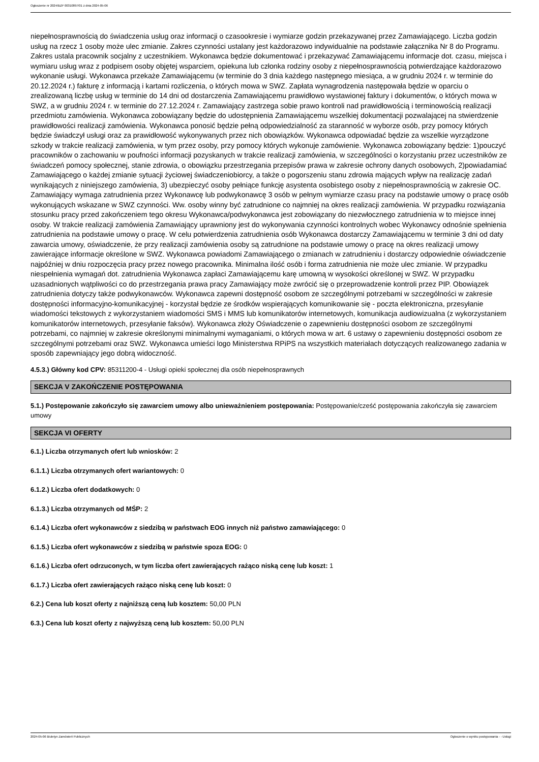Ogłoszenie nr 2024/BZP 00310897/01 z dnia 2024-05-06
niepełnosprawnością do świadczenia usług oraz informacji o czasookresie i wymiarze godzin przekazywanej przez Zamawiającego. Liczba godzin usług na rzecz 1 osoby może ulec zmianie. Zakres czynności ustalany jest każdorazowo indywidualnie na podstawie załącznika Nr 8 do Programu. Zakres ustala pracownik socjalny z uczestnikiem. Wykonawca będzie dokumentować i przekazywać Zamawiającemu informacje dot. czasu, miejsca i wymiaru usług wraz z podpisem osoby objętej wsparciem, opiekuna lub członka rodziny osoby z niepełnosprawnością potwierdzające każdorazowo wykonanie usługi. Wykonawca przekaże Zamawiającemu (w terminie do 3 dnia każdego następnego miesiąca, a w grudniu 2024 r. w terminie do 20.12.2024 r.) fakturę z informacją i kartami rozliczenia, o których mowa w SWZ. Zapłata wynagrodzenia następowała będzie w oparciu o zrealizowaną liczbę usług w terminie do 14 dni od dostarczenia Zamawiającemu prawidłowo wystawionej faktury i dokumentów, o których mowa w SWZ, a w grudniu 2024 r. w terminie do 27.12.2024 r. Zamawiający zastrzega sobie prawo kontroli nad prawidłowością i terminowością realizacji przedmiotu zamówienia. Wykonawca zobowiązany będzie do udostępnienia Zamawiającemu wszelkiej dokumentacji pozwalającej na stwierdzenie prawidłowości realizacji zamówienia. Wykonawca ponosić będzie pełną odpowiedzialność za staranność w wyborze osób, przy pomocy których będzie świadczył usługi oraz za prawidłowość wykonywanych przez nich obowiązków. Wykonawca odpowiadać będzie za wszelkie wyrządzone szkody w trakcie realizacji zamówienia, w tym przez osoby, przy pomocy których wykonuje zamówienie. Wykonawca zobowiązany będzie: 1)pouczyć pracowników o zachowaniu w poufności informacji pozyskanych w trakcie realizacji zamówienia, w szczególności o korzystaniu przez uczestników ze świadczeń pomocy społecznej, stanie zdrowia, o obowiązku przestrzegania przepisów prawa w zakresie ochrony danych osobowych, 2)powiadamiać Zamawiającego o każdej zmianie sytuacji życiowej świadczeniobiorcy, a także o pogorszeniu stanu zdrowia mających wpływ na realizację zadań wynikających z niniejszego zamówienia, 3) ubezpieczyć osoby pełniące funkcję asystenta osobistego osoby z niepełnosprawnością w zakresie OC. Zamawiający wymaga zatrudnienia przez Wykonawcę lub podwykonawcę 3 osób w pełnym wymiarze czasu pracy na podstawie umowy o pracę osób wykonujących wskazane w SWZ czynności. Ww. osoby winny być zatrudnione co najmniej na okres realizacji zamówienia. W przypadku rozwiązania stosunku pracy przed zakończeniem tego okresu Wykonawca/podwykonawca jest zobowiązany do niezwłocznego zatrudnienia w to miejsce innej osoby. W trakcie realizacji zamówienia Zamawiający uprawniony jest do wykonywania czynności kontrolnych wobec Wykonawcy odnośnie spełnienia zatrudnienia na podstawie umowy o pracę. W celu potwierdzenia zatrudnienia osób Wykonawca dostarczy Zamawiającemu w terminie 3 dni od daty zawarcia umowy, oświadczenie, że przy realizacji zamówienia osoby są zatrudnione na podstawie umowy o pracę na okres realizacji umowy zawierające informacje określone w SWZ. Wykonawca powiadomi Zamawiającego o zmianach w zatrudnieniu i dostarczy odpowiednie oświadczenie najpóźniej w dniu rozpoczęcia pracy przez nowego pracownika. Minimalna ilość osób i forma zatrudnienia nie może ulec zmianie. W przypadku niespełnienia wymagań dot. zatrudnienia Wykonawca zapłaci Zamawiającemu karę umowną w wysokości określonej w SWZ. W przypadku uzasadnionych wątpliwości co do przestrzegania prawa pracy Zamawiający może zwrócić się o przeprowadzenie kontroli przez PIP. Obowiązek zatrudnienia dotyczy także podwykonawców. Wykonawca zapewni dostępność osobom ze szczególnymi potrzebami w szczególności w zakresie dostępności informacyjno-komunikacyjnej - korzystał będzie ze środków wspierających komunikowanie się - poczta elektroniczna, przesyłanie wiadomości tekstowych z wykorzystaniem wiadomości SMS i MMS lub komunikatorów internetowych, komunikacja audiowizualna (z wykorzystaniem komunikatorów internetowych, przesyłanie faksów). Wykonawca złoży Oświadczenie o zapewnieniu dostępności osobom ze szczególnymi potrzebami, co najmniej w zakresie określonymi minimalnymi wymaganiami, o których mowa w art. 6 ustawy o zapewnieniu dostępności osobom ze szczególnymi potrzebami oraz SWZ. Wykonawca umieści logo Ministerstwa RPiPS na wszystkich materiałach dotyczących realizowanego zadania w sposób zapewniający jego dobrą widoczność.
4.5.3.) Główny kod CPV: 85311200-4 - Usługi opieki społecznej dla osób niepełnosprawnych
SEKCJA V ZAKOŃCZENIE POSTĘPOWANIA
5.1.) Postępowanie zakończyło się zawarciem umowy albo unieważnieniem postępowania: Postępowanie/cześć postępowania zakończyła się zawarciem umowy
SEKCJA VI OFERTY
6.1.) Liczba otrzymanych ofert lub wniosków: 2
6.1.1.) Liczba otrzymanych ofert wariantowych: 0
6.1.2.) Liczba ofert dodatkowych: 0
6.1.3.) Liczba otrzymanych od MŚP: 2
6.1.4.) Liczba ofert wykonawców z siedzibą w państwach EOG innych niż państwo zamawiającego: 0
6.1.5.) Liczba ofert wykonawców z siedzibą w państwie spoza EOG: 0
6.1.6.) Liczba ofert odrzuconych, w tym liczba ofert zawierających rażąco niską cenę lub koszt: 1
6.1.7.) Liczba ofert zawierających rażąco niską cenę lub koszt: 0
6.2.) Cena lub koszt oferty z najniższą ceną lub kosztem: 50,00 PLN
6.3.) Cena lub koszt oferty z najwyższą ceną lub kosztem: 50,00 PLN
2024-05-06 Biuletyn Zamówień Publicznych Ogłoszenie o wyniku postępowania - - Usługi